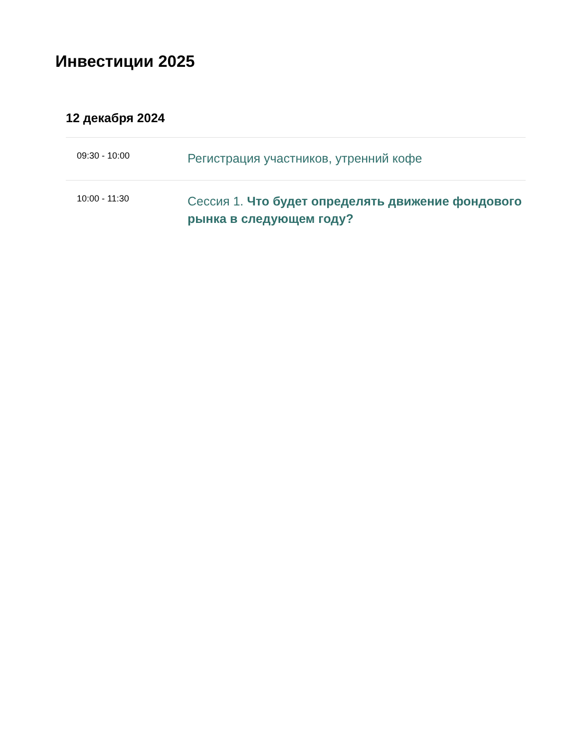Инвестиции 2025
12 декабря 2024
| 09:30 - 10:00 | Регистрация участников, утренний кофе |
| 10:00 - 11:30 | Сессия 1. Что будет определять движение фондового рынка в следующем году? |